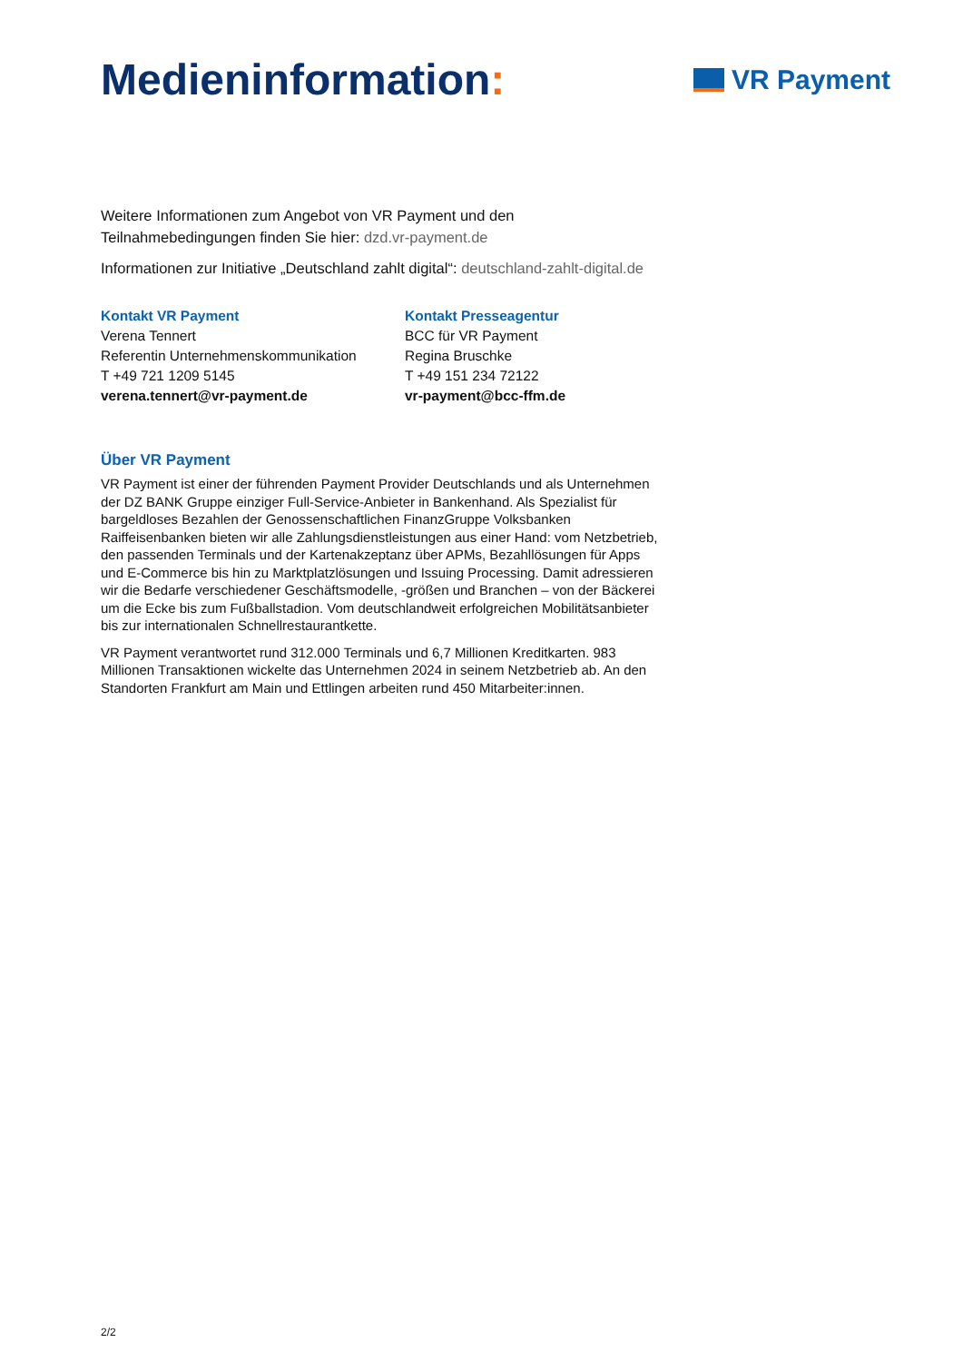Medieninformation:
VR Payment
Weitere Informationen zum Angebot von VR Payment und den Teilnahmebedingungen finden Sie hier: dzd.vr-payment.de
Informationen zur Initiative „Deutschland zahlt digital“: deutschland-zahlt-digital.de
Kontakt VR Payment
Verena Tennert
Referentin Unternehmenskommunikation
T +49 721 1209 5145
verena.tennert@vr-payment.de
Kontakt Presseagentur
BCC für VR Payment
Regina Bruschke
T +49 151 234 72122
vr-payment@bcc-ffm.de
Über VR Payment
VR Payment ist einer der führenden Payment Provider Deutschlands und als Unternehmen der DZ BANK Gruppe einziger Full-Service-Anbieter in Bankenhand. Als Spezialist für bargeldloses Bezahlen der Genossenschaftlichen FinanzGruppe Volksbanken Raiffeisenbanken bieten wir alle Zahlungsdienstleistungen aus einer Hand: vom Netzbetrieb, den passenden Terminals und der Kartenakzeptanz über APMs, Bezahllösungen für Apps und E-Commerce bis hin zu Marktplatzlösungen und Issuing Processing. Damit adressieren wir die Bedarfe verschiedener Geschäftsmodelle, -größen und Branchen – von der Bäckerei um die Ecke bis zum Fußballstadion. Vom deutschlandweit erfolgreichen Mobilitätsanbieter bis zur internationalen Schnellrestaurantkette.
VR Payment verantwortet rund 312.000 Terminals und 6,7 Millionen Kreditkarten. 983 Millionen Transaktionen wickelte das Unternehmen 2024 in seinem Netzbetrieb ab. An den Standorten Frankfurt am Main und Ettlingen arbeiten rund 450 Mitarbeiter:innen.
2/2